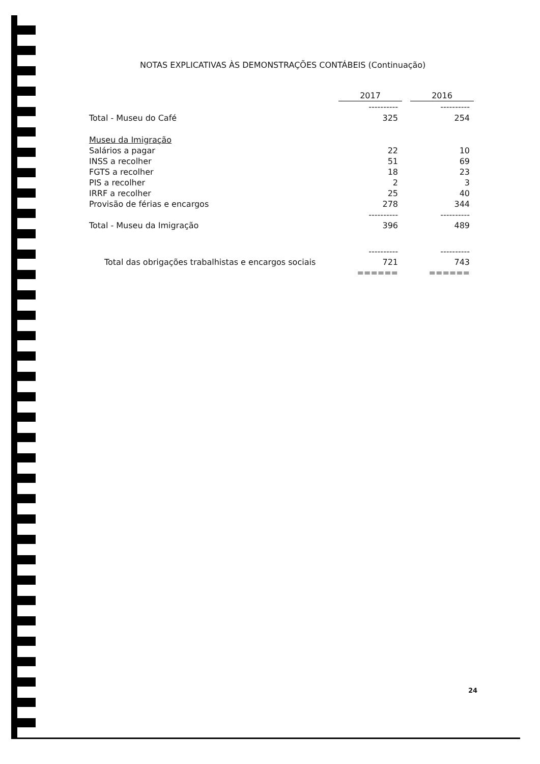NOTAS EXPLICATIVAS ÀS DEMONSTRAÇÕES CONTÁBEIS (Continuação)
| | 2017 | | 2016 |
| | ---------- | | ---------- |
| Total - Museu do Café | 325 | | 254 |
| Museu da Imigração | | | |
| Salários a pagar | 22 | | 10 |
| INSS a recolher | 51 | | 69 |
| FGTS a recolher | 18 | | 23 |
| PIS a recolher | 2 | | 3 |
| IRRF a recolher | 25 | | 40 |
| Provisão de férias e encargos | 278 | | 344 |
| | ---------- | | ---------- |
| Total - Museu da Imigração | 396 | | 489 |
| | ---------- | | ---------- |
| Total das obrigações trabalhistas e encargos sociais | 721 | | 743 |
| | ====== | | ====== |
24